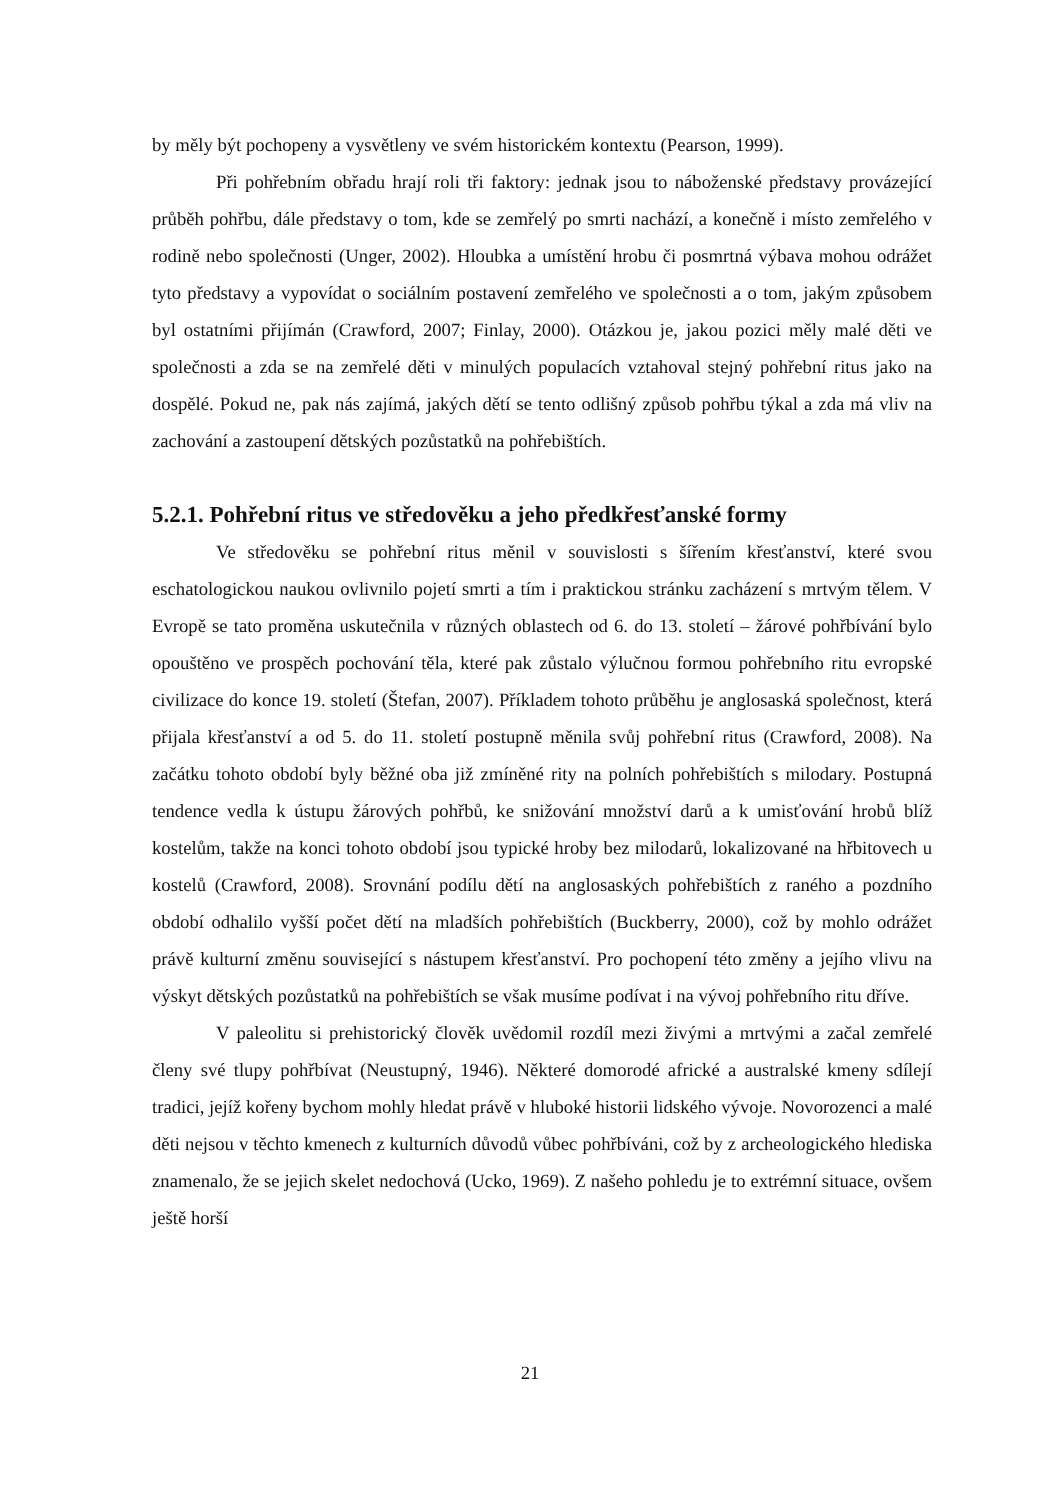by měly být pochopeny a vysvětleny ve svém historickém kontextu (Pearson, 1999).
Při pohřebním obřadu hrají roli tři faktory: jednak jsou to náboženské představy provázející průběh pohřbu, dále představy o tom, kde se zemřelý po smrti nachází, a konečně i místo zemřelého v rodině nebo společnosti (Unger, 2002). Hloubka a umístění hrobu či posmrtná výbava mohou odrážet tyto představy a vypovídat o sociálním postavení zemřelého ve společnosti a o tom, jakým způsobem byl ostatními přijímán (Crawford, 2007; Finlay, 2000). Otázkou je, jakou pozici měly malé děti ve společnosti a zda se na zemřelé děti v minulých populacích vztahoval stejný pohřební ritus jako na dospělé. Pokud ne, pak nás zajímá, jakých dětí se tento odlišný způsob pohřbu týkal a zda má vliv na zachování a zastoupení dětských pozůstatků na pohřebištích.
5.2.1. Pohřební ritus ve středověku a jeho předkřesťanské formy
Ve středověku se pohřební ritus měnil v souvislosti s šířením křesťanství, které svou eschatologickou naukou ovlivnilo pojetí smrti a tím i praktickou stránku zacházení s mrtvým tělem. V Evropě se tato proměna uskutečnila v různých oblastech od 6. do 13. století – žárové pohřbívání bylo opouštěno ve prospěch pochování těla, které pak zůstalo výlučnou formou pohřebního ritu evropské civilizace do konce 19. století (Štefan, 2007). Příkladem tohoto průběhu je anglosaská společnost, která přijala křesťanství a od 5. do 11. století postupně měnila svůj pohřební ritus (Crawford, 2008). Na začátku tohoto období byly běžné oba již zmíněné rity na polních pohřebištích s milodary. Postupná tendence vedla k ústupu žárových pohřbů, ke snižování množství darů a k umisťování hrobů blíž kostelům, takže na konci tohoto období jsou typické hroby bez milodarů, lokalizované na hřbitovech u kostelů (Crawford, 2008). Srovnání podílu dětí na anglosaských pohřebištích z raného a pozdního období odhalilo vyšší počet dětí na mladších pohřebištích (Buckberry, 2000), což by mohlo odrážet právě kulturní změnu související s nástupem křesťanství. Pro pochopení této změny a jejího vlivu na výskyt dětských pozůstatků na pohřebištích se však musíme podívat i na vývoj pohřebního ritu dříve.
V paleolitu si prehistorický člověk uvědomil rozdíl mezi živými a mrtvými a začal zemřelé členy své tlupy pohřbívat (Neustupný, 1946). Některé domorodé africké a australské kmeny sdílejí tradici, jejíž kořeny bychom mohly hledat právě v hluboké historii lidského vývoje. Novorozenci a malé děti nejsou v těchto kmenech z kulturních důvodů vůbec pohřbíváni, což by z archeologického hlediska znamenalo, že se jejich skelet nedochová (Ucko, 1969). Z našeho pohledu je to extrémní situace, ovšem ještě horší
21